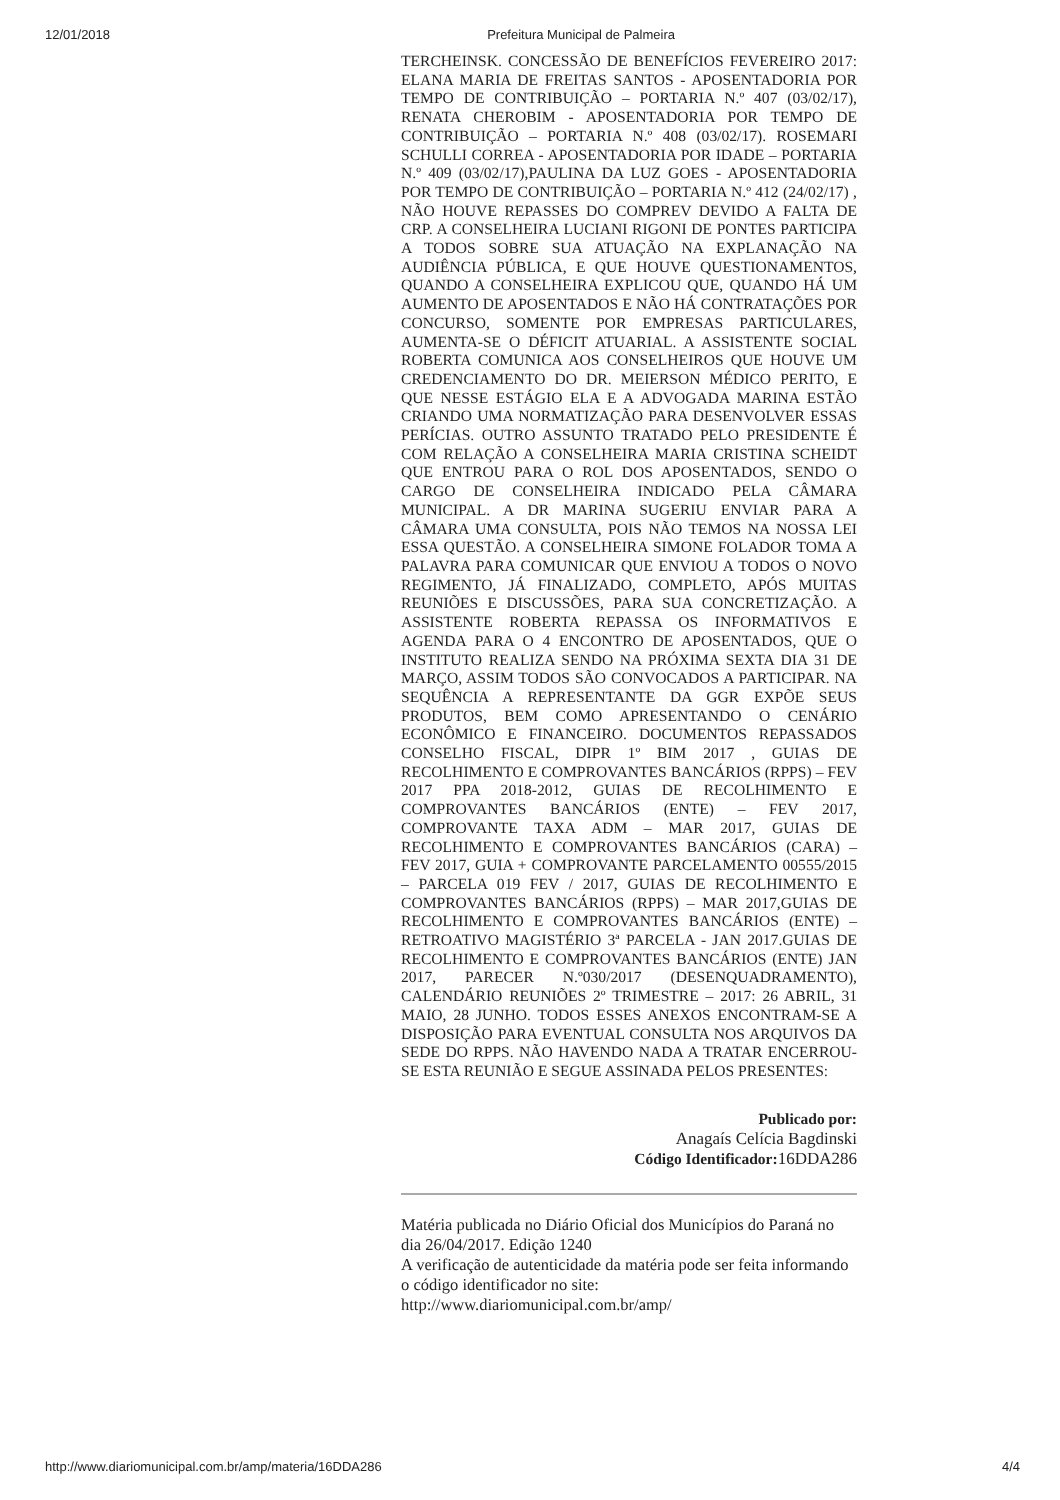12/01/2018 Prefeitura Municipal de Palmeira
TERCHEINSK. CONCESSÃO DE BENEFÍCIOS FEVEREIRO 2017: ELANA MARIA DE FREITAS SANTOS - APOSENTADORIA POR TEMPO DE CONTRIBUIÇÃO – PORTARIA N.º 407 (03/02/17), RENATA CHEROBIM - APOSENTADORIA POR TEMPO DE CONTRIBUIÇÃO – PORTARIA N.º 408 (03/02/17). ROSEMARI SCHULLI CORREA - APOSENTADORIA POR IDADE – PORTARIA N.º 409 (03/02/17),PAULINA DA LUZ GOES - APOSENTADORIA POR TEMPO DE CONTRIBUIÇÃO – PORTARIA N.º 412 (24/02/17) , NÃO HOUVE REPASSES DO COMPREV DEVIDO A FALTA DE CRP. A CONSELHEIRA LUCIANI RIGONI DE PONTES PARTICIPA A TODOS SOBRE SUA ATUAÇÃO NA EXPLANAÇÃO NA AUDIÊNCIA PÚBLICA, E QUE HOUVE QUESTIONAMENTOS, QUANDO A CONSELHEIRA EXPLICOU QUE, QUANDO HÁ UM AUMENTO DE APOSENTADOS E NÃO HÁ CONTRATAÇÕES POR CONCURSO, SOMENTE POR EMPRESAS PARTICULARES, AUMENTA-SE O DÉFICIT ATUARIAL. A ASSISTENTE SOCIAL ROBERTA COMUNICA AOS CONSELHEIROS QUE HOUVE UM CREDENCIAMENTO DO DR. MEIERSON MÉDICO PERITO, E QUE NESSE ESTÁGIO ELA E A ADVOGADA MARINA ESTÃO CRIANDO UMA NORMATIZAÇÃO PARA DESENVOLVER ESSAS PERÍCIAS. OUTRO ASSUNTO TRATADO PELO PRESIDENTE É COM RELAÇÃO A CONSELHEIRA MARIA CRISTINA SCHEIDT QUE ENTROU PARA O ROL DOS APOSENTADOS, SENDO O CARGO DE CONSELHEIRA INDICADO PELA CÂMARA MUNICIPAL. A DR MARINA SUGERIU ENVIAR PARA A CÂMARA UMA CONSULTA, POIS NÃO TEMOS NA NOSSA LEI ESSA QUESTÃO. A CONSELHEIRA SIMONE FOLADOR TOMA A PALAVRA PARA COMUNICAR QUE ENVIOU A TODOS O NOVO REGIMENTO, JÁ FINALIZADO, COMPLETO, APÓS MUITAS REUNIÕES E DISCUSSÕES, PARA SUA CONCRETIZAÇÃO. A ASSISTENTE ROBERTA REPASSA OS INFORMATIVOS E AGENDA PARA O 4 ENCONTRO DE APOSENTADOS, QUE O INSTITUTO REALIZA SENDO NA PRÓXIMA SEXTA DIA 31 DE MARÇO, ASSIM TODOS SÃO CONVOCADOS A PARTICIPAR. NA SEQUÊNCIA A REPRESENTANTE DA GGR EXPÕE SEUS PRODUTOS, BEM COMO APRESENTANDO O CENÁRIO ECONÔMICO E FINANCEIRO. DOCUMENTOS REPASSADOS CONSELHO FISCAL, DIPR 1º BIM 2017 , GUIAS DE RECOLHIMENTO E COMPROVANTES BANCÁRIOS (RPPS) – FEV 2017 PPA 2018-2012, GUIAS DE RECOLHIMENTO E COMPROVANTES BANCÁRIOS (ENTE) – FEV 2017, COMPROVANTE TAXA ADM – MAR 2017, GUIAS DE RECOLHIMENTO E COMPROVANTES BANCÁRIOS (CARA) – FEV 2017, GUIA + COMPROVANTE PARCELAMENTO 00555/2015 – PARCELA 019 FEV / 2017, GUIAS DE RECOLHIMENTO E COMPROVANTES BANCÁRIOS (RPPS) – MAR 2017,GUIAS DE RECOLHIMENTO E COMPROVANTES BANCÁRIOS (ENTE) – RETROATIVO MAGISTÉRIO 3ª PARCELA - JAN 2017.GUIAS DE RECOLHIMENTO E COMPROVANTES BANCÁRIOS (ENTE) JAN 2017, PARECER N.º030/2017 (DESENQUADRAMENTO), CALENDÁRIO REUNIÕES 2º TRIMESTRE – 2017: 26 ABRIL, 31 MAIO, 28 JUNHO. TODOS ESSES ANEXOS ENCONTRAM-SE A DISPOSIÇÃO PARA EVENTUAL CONSULTA NOS ARQUIVOS DA SEDE DO RPPS. NÃO HAVENDO NADA A TRATAR ENCERROU-SE ESTA REUNIÃO E SEGUE ASSINADA PELOS PRESENTES:
Publicado por:
Anagaís Celícia Bagdinski
Código Identificador: 16DDA286
Matéria publicada no Diário Oficial dos Municípios do Paraná no dia 26/04/2017. Edição 1240
A verificação de autenticidade da matéria pode ser feita informando o código identificador no site:
http://www.diariomunicipal.com.br/amp/
http://www.diariomunicipal.com.br/amp/materia/16DDA286 4/4